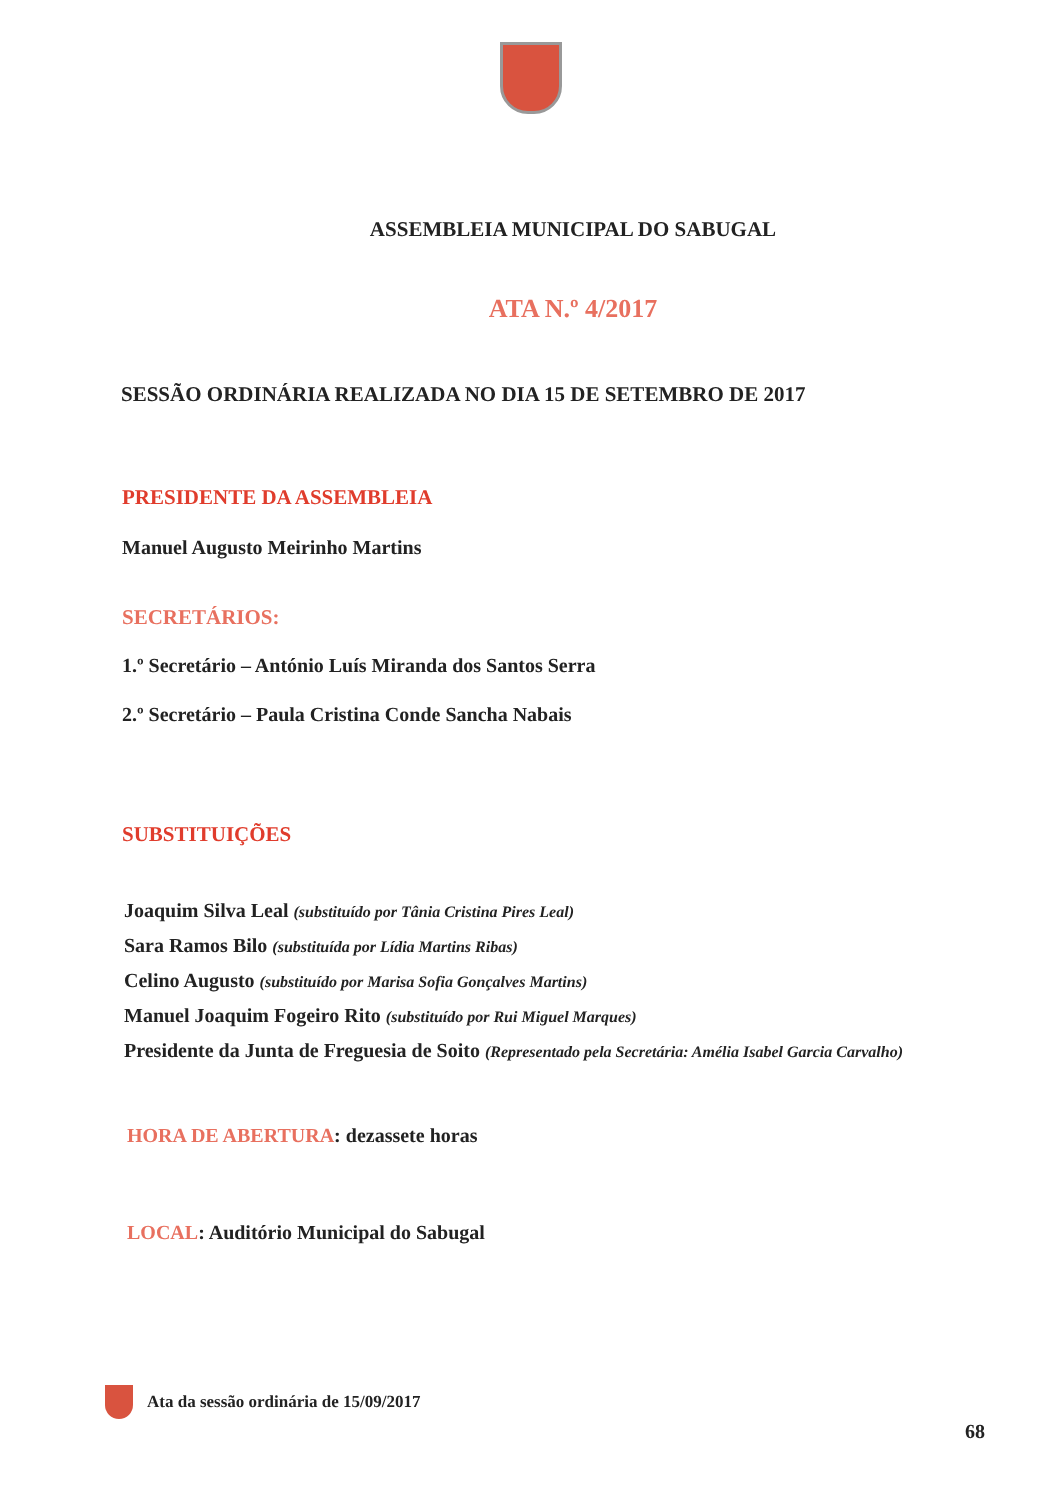ASSEMBLEIA MUNICIPAL DO SABUGAL
ATA N.º 4/2017
SESSÃO ORDINÁRIA REALIZADA NO DIA 15 DE SETEMBRO DE 2017
PRESIDENTE DA ASSEMBLEIA
Manuel Augusto Meirinho Martins
SECRETÁRIOS:
1.º Secretário – António Luís Miranda dos Santos Serra
2.º Secretário – Paula Cristina Conde Sancha Nabais
SUBSTITUIÇÕES
Joaquim Silva Leal (substituído por Tânia Cristina Pires Leal)
Sara Ramos Bilo (substituída por Lídia Martins Ribas)
Celino Augusto (substituído por Marisa Sofia Gonçalves Martins)
Manuel Joaquim Fogeiro Rito (substituído por Rui Miguel Marques)
Presidente da Junta de Freguesia de Soito (Representado pela Secretária: Amélia Isabel Garcia Carvalho)
HORA DE ABERTURA: dezassete horas
LOCAL: Auditório Municipal do Sabugal
Ata da sessão ordinária de 15/09/2017
68